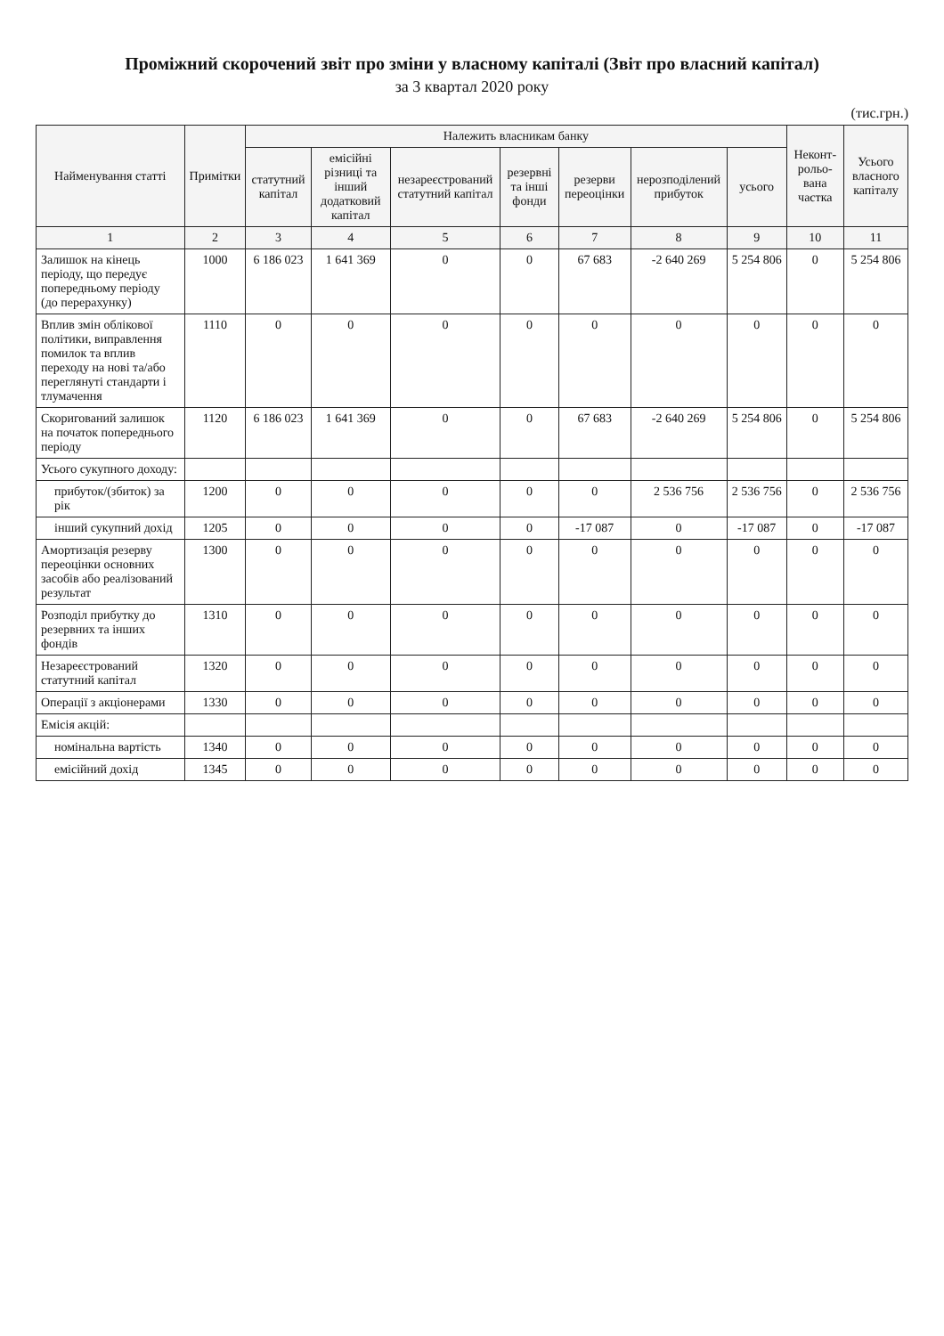Проміжний скорочений звіт про зміни у власному капіталі (Звіт про власний капітал)
за 3 квартал 2020 року
(тис.грн.)
| Найменування статті | Примітки | Належить власникам банку | | | | | | | Неконт-рольо-вана частка | Усього власного капіталу |
| --- | --- | --- | --- | --- | --- | --- | --- | --- | --- | --- |
| | | статутний капітал | емісійні різниці та інший додатковий капітал | незареєстрований статутний капітал | резервні та інші фонди | резерви переоцінки | нерозподілений прибуток | усього | | |
| 1 | 2 | 3 | 4 | 5 | 6 | 7 | 8 | 9 | 10 | 11 |
| Залишок на кінець періоду, що передує попередньому періоду (до перерахунку) | 1000 | 6 186 023 | 1 641 369 | 0 | 0 | 67 683 | -2 640 269 | 5 254 806 | 0 | 5 254 806 |
| Вплив змін облікової політики, виправлення помилок та вплив переходу на нові та/або переглянуті стандарти і тлумачення | 1110 | 0 | 0 | 0 | 0 | 0 | 0 | 0 | 0 | 0 |
| Скоригований залишок на початок попереднього періоду | 1120 | 6 186 023 | 1 641 369 | 0 | 0 | 67 683 | -2 640 269 | 5 254 806 | 0 | 5 254 806 |
| Усього сукупного доходу: | | | | | | | | | | |
| прибуток/(збиток) за рік | 1200 | 0 | 0 | 0 | 0 | 0 | 2 536 756 | 2 536 756 | 0 | 2 536 756 |
| інший сукупний дохід | 1205 | 0 | 0 | 0 | 0 | -17 087 | 0 | -17 087 | 0 | -17 087 |
| Амортизація резерву переоцінки основних засобів або реалізований результат | 1300 | 0 | 0 | 0 | 0 | 0 | 0 | 0 | 0 | 0 |
| Розподіл прибутку до резервних та інших фондів | 1310 | 0 | 0 | 0 | 0 | 0 | 0 | 0 | 0 | 0 |
| Незареєстрований статутний капітал | 1320 | 0 | 0 | 0 | 0 | 0 | 0 | 0 | 0 | 0 |
| Операції з акціонерами | 1330 | 0 | 0 | 0 | 0 | 0 | 0 | 0 | 0 | 0 |
| Емісія акцій: | | | | | | | | | | |
| номінальна вартість | 1340 | 0 | 0 | 0 | 0 | 0 | 0 | 0 | 0 | 0 |
| емісійний дохід | 1345 | 0 | 0 | 0 | 0 | 0 | 0 | 0 | 0 | 0 |